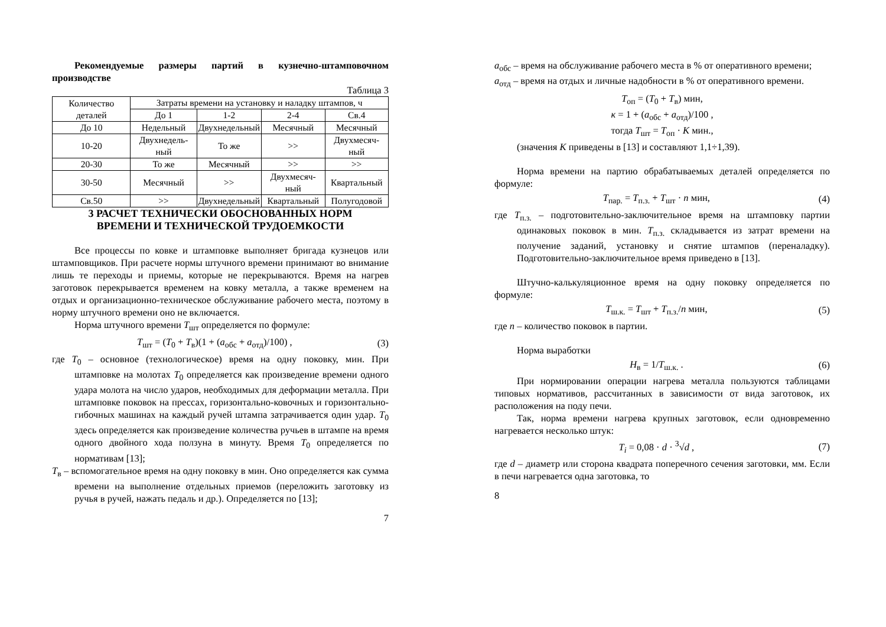Рекомендуемые размеры партий в кузнечно-штамповочном производстве
Таблица 3
| Количество деталей | Затраты времени на установку и наладку штампов, ч | | | |
| | До 1 | 1-2 | 2-4 | Св.4 |
| До 10 | Недельный | Двухнедельный | Месячный | Месячный |
| 10-20 | Двухнедель-ный | То же | >> | Двухмесяч-ный |
| 20-30 | То же | Месячный | >> | >> |
| 30-50 | Месячный | >> | Двухмесяч-ный | Квартальный |
| Св.50 | >> | Двухнедельный | Квартальный | Полугодовой |
3 РАСЧЕТ ТЕХНИЧЕСКИ ОБОСНОВАННЫХ НОРМ
ВРЕМЕНИ И ТЕХНИЧЕСКОЙ ТРУДОЕМКОСТИ
Все процессы по ковке и штамповке выполняет бригада кузнецов или штамповщиков. При расчете нормы штучного времени принимают во внимание лишь те переходы и приемы, которые не перекрываются. Время на нагрев заготовок перекрывается временем на ковку металла, а также временем на отдых и организационно-техническое обслуживание рабочего места, поэтому в норму штучного времени оно не включается.
Норма штучного времени T<sub>шт</sub> определяется по формуле:
T<sub>шт</sub> = (T<sub>0</sub> + T<sub>в</sub>)(1 + (a<sub>обс</sub> + a<sub>отд</sub>)/100) , (3)
где T<sub>0</sub> – основное (технологическое) время на одну поковку, мин. При штамповке на молотах T<sub>0</sub> определяется как произведение времени одного удара молота на число ударов, необходимых для деформации металла. При штамповке поковок на прессах, горизонтально-ковочных и горизонтально-гибочных машинах на каждый ручей штампа затрачивается один удар. T<sub>0</sub> здесь определяется как произведение количества ручьев в штампе на время одного двойного хода ползуна в минуту. Время T<sub>0</sub> определяется по нормативам [13];
T<sub>в</sub> – вспомогательное время на одну поковку в мин. Оно определяется как сумма времени на выполнение отдельных приемов (переложить заготовку из ручья в ручей, нажать педаль и др.). Определяется по [13];
7
a<sub>обс</sub> – время на обслуживание рабочего места в % от оперативного времени;
a<sub>отд</sub> – время на отдых и личные надобности в % от оперативного времени.
T<sub>оп</sub> = (T<sub>0</sub> + T<sub>в</sub>) мин,
к = 1 + (a<sub>обс</sub> + a<sub>отд</sub>)/100 ,
тогда T<sub>шт</sub> = T<sub>оп</sub> · K мин.,
(значения K приведены в [13] и составляют 1,1÷1,39).
Норма времени на партию обрабатываемых деталей определяется по формуле:
T<sub>пар.</sub> = T<sub>п.з.</sub> + T<sub>шт</sub> · n мин, (4)
где T<sub>п.з.</sub> – подготовительно-заключительное время на штамповку партии одинаковых поковок в мин. T<sub>п.з.</sub> складывается из затрат времени на получение заданий, установку и снятие штампов (переналадку). Подготовительно-заключительное время приведено в [13].
Штучно-калькуляционное время на одну поковку определяется по формуле:
T<sub>ш.к.</sub> = T<sub>шт</sub> + T<sub>п.з.</sub>/n мин, (5)
где n – количество поковок в партии.
Норма выработки
H<sub>в</sub> = 1/T<sub>ш.к.</sub> . (6)
При нормировании операции нагрева металла пользуются таблицами типовых нормативов, рассчитанных в зависимости от вида заготовок, их расположения на поду печи.
Так, норма времени нагрева крупных заготовок, если одновременно нагревается несколько штук:
T<sub>i</sub> = 0,08 · d · <sup>3</sup>√d , (7)
где d – диаметр или сторона квадрата поперечного сечения заготовки, мм. Если в печи нагревается одна заготовка, то
8